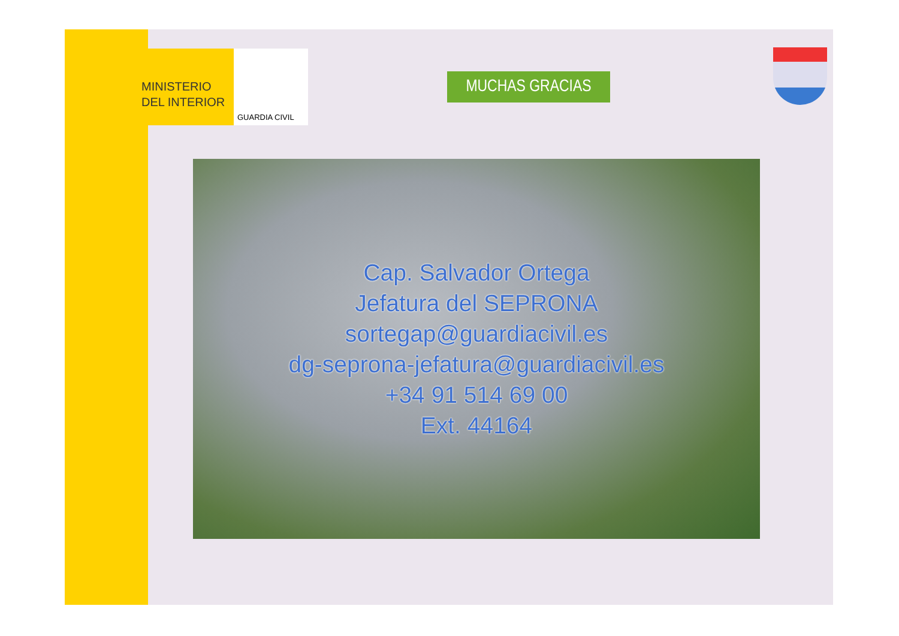MINISTERIO
DEL INTERIOR
GUARDIA CIVIL
MUCHAS GRACIAS
Cap. Salvador Ortega
Jefatura del SEPRONA
sortegap@guardiacivil.es
dg-seprona-jefatura@guardiacivil.es
+34 91 514 69 00
Ext. 44164